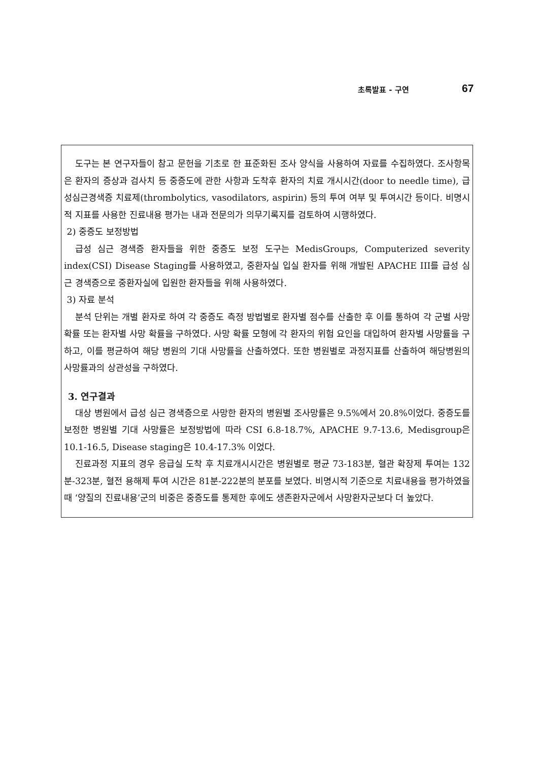초록발표 - 구연 67
도구는 본 연구자들이 참고 문헌을 기초로 한 표준화된 조사 양식을 사용하여 자료를 수집하였다. 조사항목은 환자의 증상과 검사치 등 중증도에 관한 사항과 도착후 환자의 치료 개시시간(door to needle time), 급성심근경색증 치료제(thrombolytics, vasodilators, aspirin) 등의 투여 여부 및 투여시간 등이다. 비명시적 지표를 사용한 진료내용 평가는 내과 전문의가 의무기록지를 검토하여 시행하였다.
2) 중증도 보정방법
급성 심근 경색증 환자들을 위한 중증도 보정 도구는 MedisGroups, Computerized severity index(CSI) Disease Staging를 사용하였고, 중환자실 입실 환자를 위해 개발된 APACHE III를 급성 심근 경색증으로 중환자실에 입원한 환자들을 위해 사용하였다.
3) 자료 분석
분석 단위는 개별 환자로 하여 각 중증도 측정 방법별로 환자별 점수를 산출한 후 이를 통하여 각 군별 사망 확률 또는 환자별 사망 확률을 구하였다. 사망 확률 모형에 각 환자의 위험 요인을 대입하여 환자별 사망률을 구하고, 이를 평균하여 해당 병원의 기대 사망률을 산출하였다. 또한 병원별로 과정지표를 산출하여 해당병원의 사망률과의 상관성을 구하였다.
3. 연구결과
대상 병원에서 급성 심근 경색증으로 사망한 환자의 병원별 조사망률은 9.5%에서 20.8%이었다. 중증도를 보정한 병원별 기대 사망률은 보정방법에 따라 CSI 6.8-18.7%, APACHE 9.7-13.6, Medisgroup은 10.1-16.5, Disease staging은 10.4-17.3% 이었다.
진료과정 지표의 경우 응급실 도착 후 치료개시시간은 병원별로 평균 73-183분, 혈관 확장제 투여는 132분-323분, 혈전 용해제 투여 시간은 81분-222분의 분포를 보였다. 비명시적 기준으로 치료내용을 평가하였을 때 ‘양질의 진료내용’군의 비중은 중증도를 통제한 후에도 생존환자군에서 사망환자군보다 더 높았다.